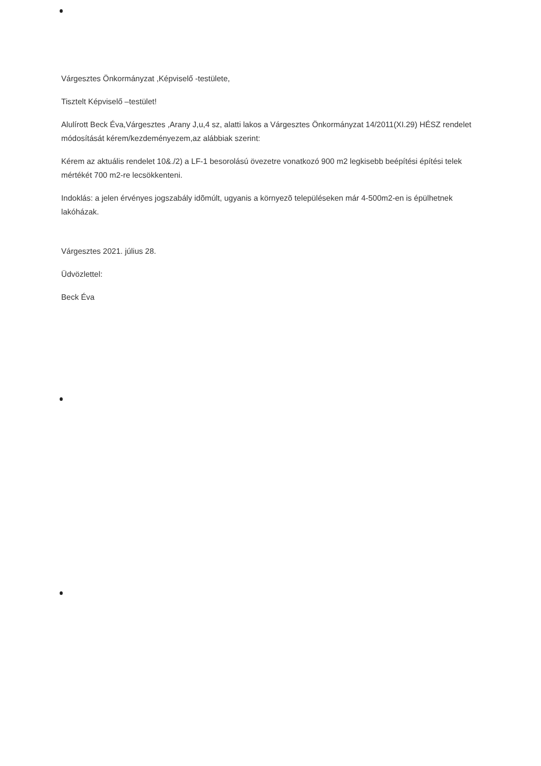Várgesztes Önkormányzat ,Képviselő -testülete,
Tisztelt Képviselő –testület!
Alulírott Beck Éva,Várgesztes ,Arany J,u,4 sz, alatti lakos a Várgesztes Önkormányzat 14/2011(XI.29) HÉSZ rendelet módosítását kérem/kezdeményezem,az alábbiak szerint:
Kérem az aktuális rendelet 10&./2) a LF-1 besorolású övezetre vonatkozó 900 m2 legkisebb beépítési építési telek mértékét 700 m2-re lecsökkenteni.
Indoklás: a jelen érvényes jogszabály idõmúlt, ugyanis a környezõ településeken már 4-500m2-en is épülhetnek lakóházak.
Várgesztes 2021. július 28.
Üdvözlettel:
Beck Éva